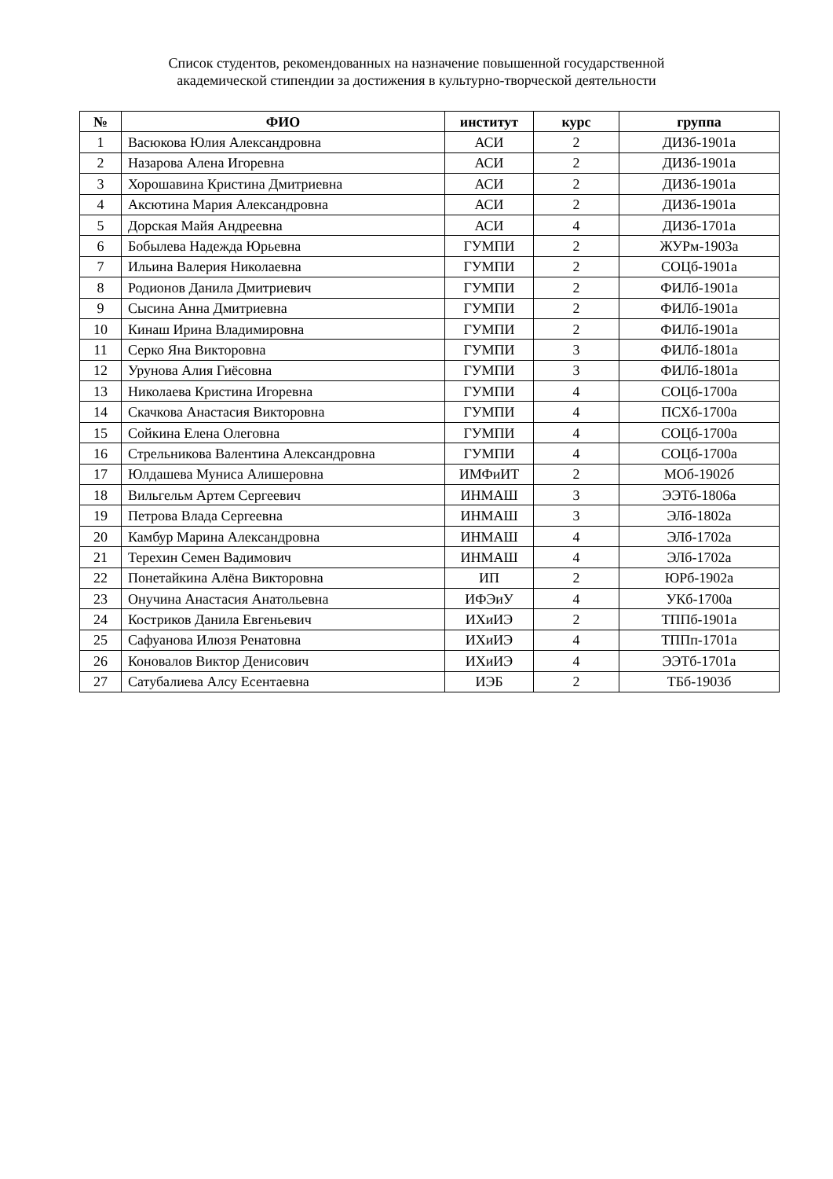Список студентов, рекомендованных на назначение повышенной государственной
академической стипендии за достижения в культурно-творческой деятельности
| № | ФИО | институт | курс | группа |
| --- | --- | --- | --- | --- |
| 1 | Васюкова Юлия Александровна | АСИ | 2 | ДИЗб-1901а |
| 2 | Назарова Алена Игоревна | АСИ | 2 | ДИЗб-1901а |
| 3 | Хорошавина Кристина Дмитриевна | АСИ | 2 | ДИЗб-1901а |
| 4 | Аксютина Мария Александровна | АСИ | 2 | ДИЗб-1901а |
| 5 | Дорская Майя Андреевна | АСИ | 4 | ДИЗб-1701а |
| 6 | Бобылева Надежда Юрьевна | ГУМПИ | 2 | ЖУРм-1903а |
| 7 | Ильина Валерия Николаевна | ГУМПИ | 2 | СОЦб-1901а |
| 8 | Родионов Данила Дмитриевич | ГУМПИ | 2 | ФИЛб-1901а |
| 9 | Сысина Анна Дмитриевна | ГУМПИ | 2 | ФИЛб-1901а |
| 10 | Кинаш Ирина Владимировна | ГУМПИ | 2 | ФИЛб-1901а |
| 11 | Серко Яна Викторовна | ГУМПИ | 3 | ФИЛб-1801а |
| 12 | Урунова Алия Гиёсовна | ГУМПИ | 3 | ФИЛб-1801а |
| 13 | Николаева Кристина Игоревна | ГУМПИ | 4 | СОЦб-1700а |
| 14 | Скачкова Анастасия Викторовна | ГУМПИ | 4 | ПСХб-1700а |
| 15 | Сойкина Елена Олеговна | ГУМПИ | 4 | СОЦб-1700а |
| 16 | Стрельникова Валентина Александровна | ГУМПИ | 4 | СОЦб-1700а |
| 17 | Юлдашева Муниса Алишеровна | ИМФиИТ | 2 | МОб-1902б |
| 18 | Вильгельм Артем Сергеевич | ИНМАШ | 3 | ЭЭТб-1806а |
| 19 | Петрова Влада Сергеевна | ИНМАШ | 3 | ЭЛб-1802а |
| 20 | Камбур Марина Александровна | ИНМАШ | 4 | ЭЛб-1702а |
| 21 | Терехин Семен Вадимович | ИНМАШ | 4 | ЭЛб-1702а |
| 22 | Понетайкина Алёна Викторовна | ИП | 2 | ЮРб-1902а |
| 23 | Онучина Анастасия Анатольевна | ИФЭиУ | 4 | УКб-1700а |
| 24 | Костриков Данила Евгеньевич | ИХиИЭ | 2 | ТППб-1901а |
| 25 | Сафуанова Илюзя Ренатовна | ИХиИЭ | 4 | ТППп-1701а |
| 26 | Коновалов Виктор Денисович | ИХиИЭ | 4 | ЭЭТб-1701а |
| 27 | Сатубалиева Алсу Есентаевна | ИЭБ | 2 | ТБб-1903б |